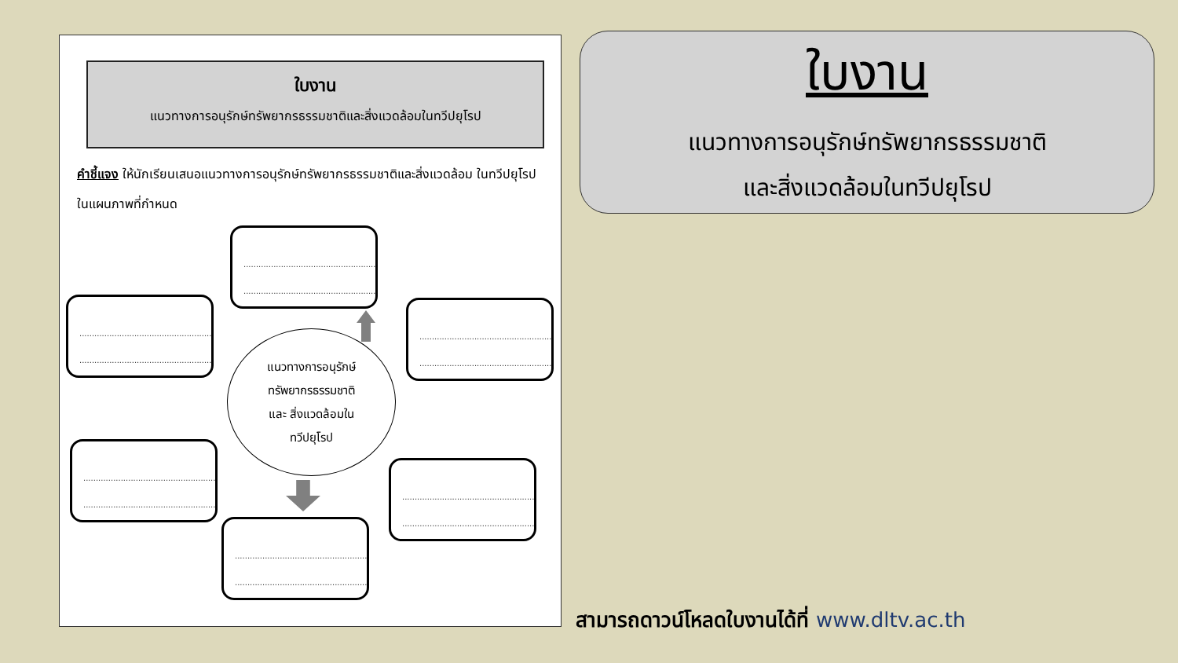ใบงาน
แนวทางการอนุรักษ์ทรัพยากรธรรมชาติและสิ่งแวดล้อมในทวีปยุโรป
คำชี้แจง ให้นักเรียนเสนอแนวทางการอนุรักษ์ทรัพยากรธรรมชาติและสิ่งแวดล้อม ในทวีปยุโรป ในแผนภาพที่กำหนด
..........................................................
..........................................................
..........................................................
..........................................................
..........................................................
..........................................................
..........................................................
..........................................................
..........................................................
..........................................................
..........................................................
..........................................................
แนวทางการอนุรักษ์
ทรัพยากรธรรมชาติ
และ สิ่งแวดล้อมใน
ทวีปยุโรป
ใบงาน
แนวทางการอนุรักษ์ทรัพยากรธรรมชาติ
และสิ่งแวดล้อมในทวีปยุโรป
สามารถดาวน์โหลดใบงานได้ที่ www.dltv.ac.th